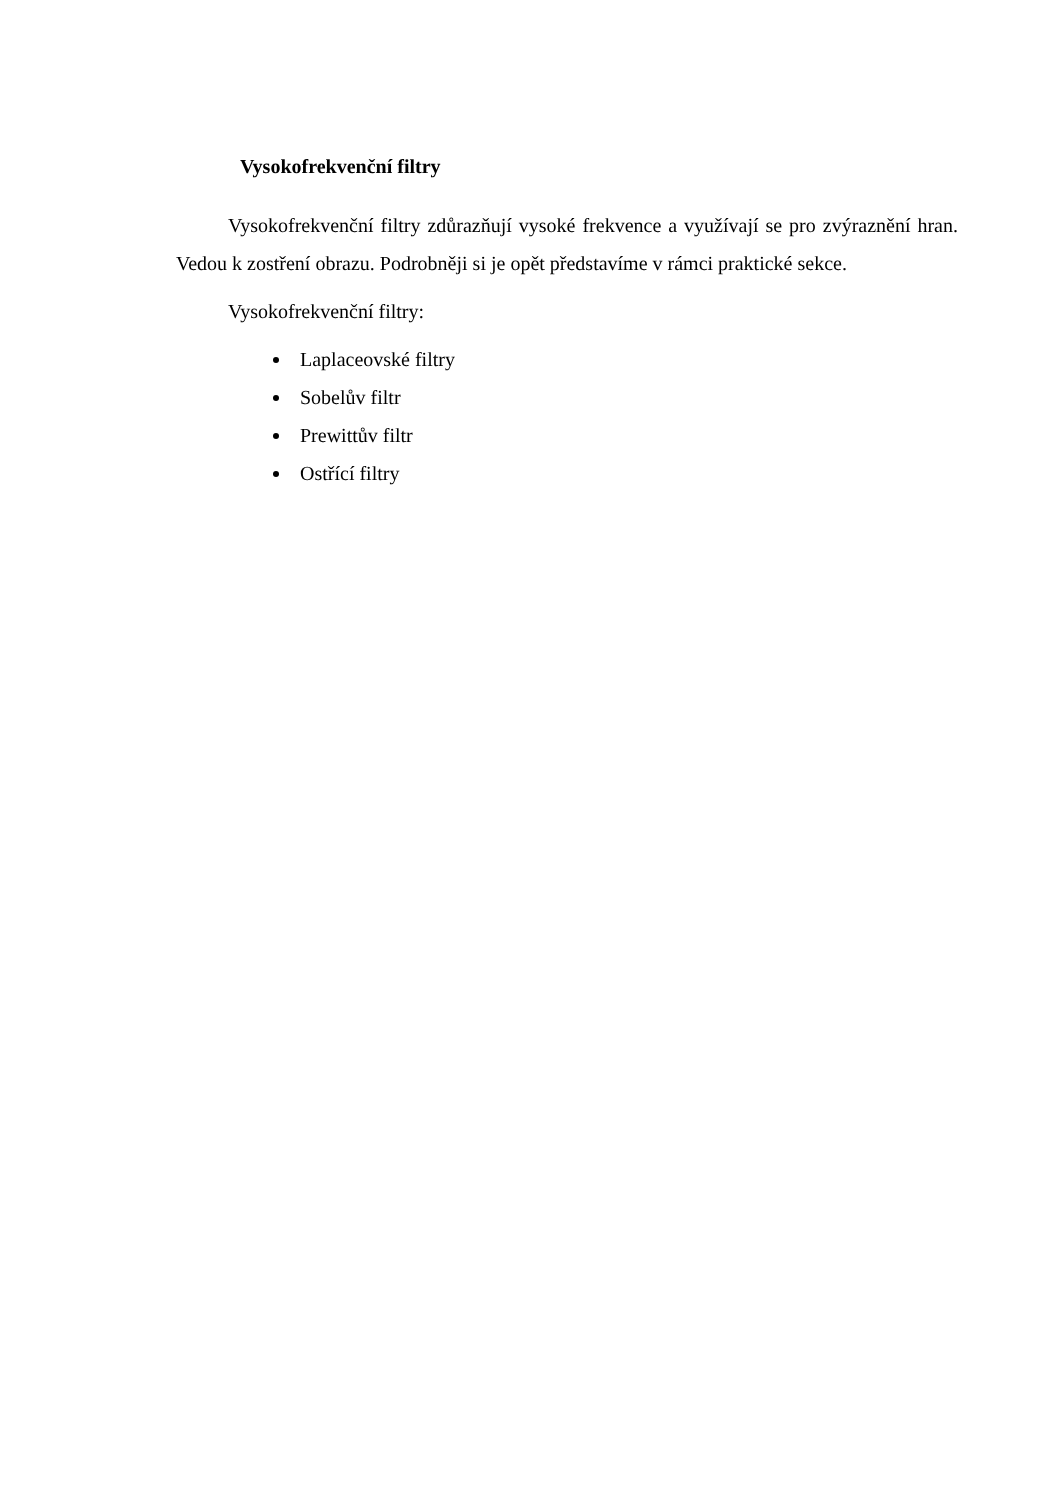Vysokofrekvenční filtry
Vysokofrekvenční filtry zdůrazňují vysoké frekvence a využívají se pro zvýraznění hran. Vedou k zostření obrazu. Podrobněji si je opět představíme v rámci praktické sekce.
Vysokofrekvenční filtry:
Laplaceovské filtry
Sobelův filtr
Prewittův filtr
Ostřící filtry